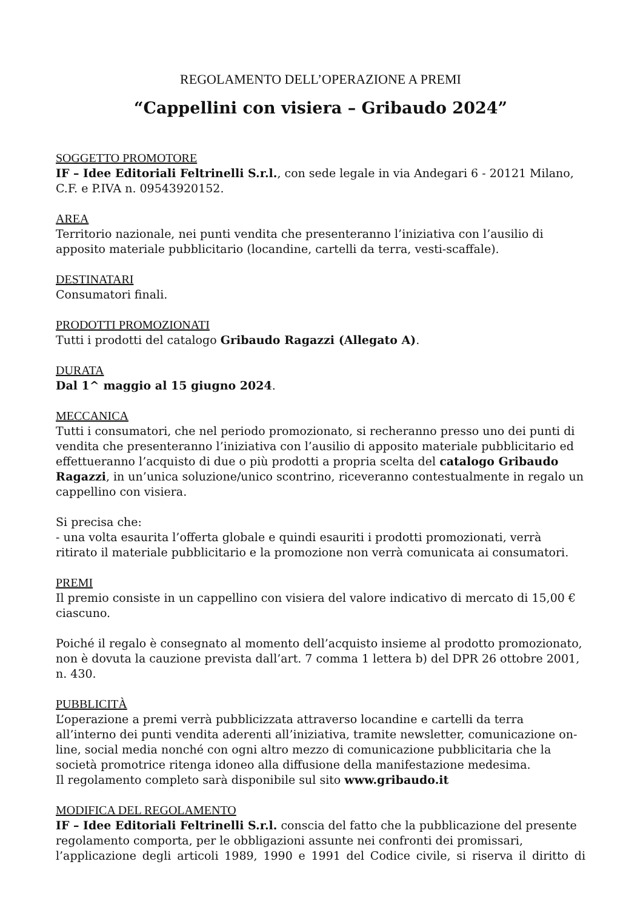REGOLAMENTO DELL’OPERAZIONE A PREMI
“Cappellini con visiera – Gribaudo 2024”
SOGGETTO PROMOTORE
IF – Idee Editoriali Feltrinelli S.r.l., con sede legale in via Andegari 6 - 20121 Milano, C.F. e P.IVA n. 09543920152.
AREA
Territorio nazionale, nei punti vendita che presenteranno l’iniziativa con l’ausilio di apposito materiale pubblicitario (locandine, cartelli da terra, vesti-scaffale).
DESTINATARI
Consumatori finali.
PRODOTTI PROMOZIONATI
Tutti i prodotti del catalogo Gribaudo Ragazzi (Allegato A).
DURATA
Dal 1^ maggio al 15 giugno 2024.
MECCANICA
Tutti i consumatori, che nel periodo promozionato, si recheranno presso uno dei punti di vendita che presenteranno l’iniziativa con l’ausilio di apposito materiale pubblicitario ed effettueranno l’acquisto di due o più prodotti a propria scelta del catalogo Gribaudo Ragazzi, in un’unica soluzione/unico scontrino, riceveranno contestualmente in regalo un cappellino con visiera.
Si precisa che:
- una volta esaurita l’offerta globale e quindi esauriti i prodotti promozionati, verrà ritirato il materiale pubblicitario e la promozione non verrà comunicata ai consumatori.
PREMI
Il premio consiste in un cappellino con visiera del valore indicativo di mercato di 15,00 € ciascuno.
Poiché il regalo è consegnato al momento dell’acquisto insieme al prodotto promozionato, non è dovuta la cauzione prevista dall’art. 7 comma 1 lettera b) del DPR 26 ottobre 2001, n. 430.
PUBBLICITÀ
L’operazione a premi verrà pubblicizzata attraverso locandine e cartelli da terra all’interno dei punti vendita aderenti all’iniziativa, tramite newsletter, comunicazione on-line, social media nonché con ogni altro mezzo di comunicazione pubblicitaria che la società promotrice ritenga idoneo alla diffusione della manifestazione medesima.
Il regolamento completo sarà disponibile sul sito www.gribaudo.it
MODIFICA DEL REGOLAMENTO
IF – Idee Editoriali Feltrinelli S.r.l. conscia del fatto che la pubblicazione del presente regolamento comporta, per le obbligazioni assunte nei confronti dei promissari,
l’applicazione degli articoli 1989, 1990 e 1991 del Codice civile, si riserva il diritto di